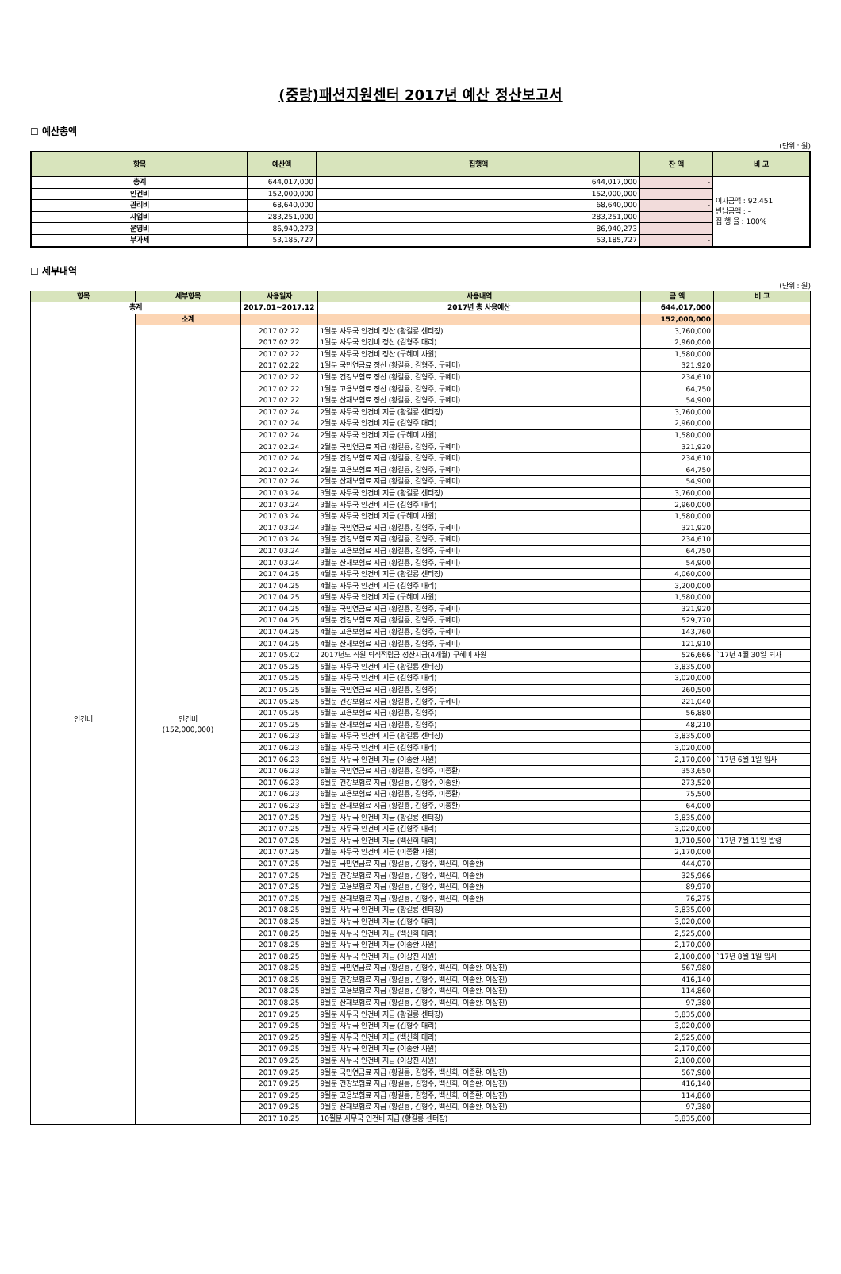(중랑)패션지원센터 2017년 예산 정산보고서
☐ 예산총액
(단위 : 원)
| 항목 | 예산액 | 집행액 | 잔 액 | 비 고 |
| --- | --- | --- | --- | --- |
| 총계 | 644,017,000 | 644,017,000 | - | 이자금액 : 92,451 반납금액 : - 집 행 율 : 100% |
| 인건비 | 152,000,000 | 152,000,000 | - | |
| 관리비 | 68,640,000 | 68,640,000 | - | |
| 사업비 | 283,251,000 | 283,251,000 | - | |
| 운영비 | 86,940,273 | 86,940,273 | - | |
| 부가세 | 53,185,727 | 53,185,727 | - | |
☐ 세부내역
(단위 : 원)
| 항목 | 세부항목 | 사용일자 | 사용내역 | 금 액 | 비 고 |
| --- | --- | --- | --- | --- | --- |
| 총계 | | 2017.01~2017.12 | 2017년 총 사용예산 | 644,017,000 | |
| 인건비 | 소계 | | | 152,000,000 | |
| | 인건비 (152,000,000) | 2017.02.22 | 1월분 사무국 인건비 정산 (황길룡 센터장) | 3,760,000 | |
| | | 2017.02.22 | 1월분 사무국 인건비 정산 (김형주 대리) | 2,960,000 | |
| | | 2017.02.22 | 1월분 사무국 인건비 정산 (구혜미 사원) | 1,580,000 | |
| | | 2017.02.22 | 1월분 국민연금료 정산 (황길룡, 김형주, 구혜미) | 321,920 | |
| | | 2017.02.22 | 1월분 건강보험료 정산 (황길룡, 김형주, 구혜미) | 234,610 | |
| | | 2017.02.22 | 1월분 고용보험료 정산 (황길룡, 김형주, 구혜미) | 64,750 | |
| | | 2017.02.22 | 1월분 산재보험료 정산 (황길룡, 김형주, 구혜미) | 54,900 | |
| | | 2017.02.24 | 2월분 사무국 인건비 지급 (황길룡 센터장) | 3,760,000 | |
| | | 2017.02.24 | 2월분 사무국 인건비 지급 (김형주 대리) | 2,960,000 | |
| | | 2017.02.24 | 2월분 사무국 인건비 지급 (구혜미 사원) | 1,580,000 | |
| | | 2017.02.24 | 2월분 국민연금료 지급 (황길룡, 김형주, 구혜미) | 321,920 | |
| | | 2017.02.24 | 2월분 건강보험료 지급 (황길룡, 김형주, 구혜미) | 234,610 | |
| | | 2017.02.24 | 2월분 고용보험료 지급 (황길룡, 김형주, 구혜미) | 64,750 | |
| | | 2017.02.24 | 2월분 산재보험료 지급 (황길룡, 김형주, 구혜미) | 54,900 | |
| | | 2017.03.24 | 3월분 사무국 인건비 지급 (황길룡 센터장) | 3,760,000 | |
| | | 2017.03.24 | 3월분 사무국 인건비 지급 (김형주 대리) | 2,960,000 | |
| | | 2017.03.24 | 3월분 사무국 인건비 지급 (구혜미 사원) | 1,580,000 | |
| | | 2017.03.24 | 3월분 국민연금료 지급 (황길룡, 김형주, 구혜미) | 321,920 | |
| | | 2017.03.24 | 3월분 건강보험료 지급 (황길룡, 김형주, 구혜미) | 234,610 | |
| | | 2017.03.24 | 3월분 고용보험료 지급 (황길룡, 김형주, 구혜미) | 64,750 | |
| | | 2017.03.24 | 3월분 산재보험료 지급 (황길룡, 김형주, 구혜미) | 54,900 | |
| | | 2017.04.25 | 4월분 사무국 인건비 지급 (황길룡 센터장) | 4,060,000 | |
| | | 2017.04.25 | 4월분 사무국 인건비 지급 (김형주 대리) | 3,200,000 | |
| | | 2017.04.25 | 4월분 사무국 인건비 지급 (구혜미 사원) | 1,580,000 | |
| | | 2017.04.25 | 4월분 국민연금료 지급 (황길룡, 김형주, 구혜미) | 321,920 | |
| | | 2017.04.25 | 4월분 건강보험료 지급 (황길룡, 김형주, 구혜미) | 529,770 | |
| | | 2017.04.25 | 4월분 고용보험료 지급 (황길룡, 김형주, 구혜미) | 143,760 | |
| | | 2017.04.25 | 4월분 산재보험료 지급 (황길룡, 김형주, 구혜미) | 121,910 | |
| | | 2017.05.02 | 2017년도 직원 퇴직적립금 정산지급(4개월) 구혜미 사원 | 526,666 | `17년 4월 30일 퇴사 |
| | | 2017.05.25 | 5월분 사무국 인건비 지급 (황길룡 센터장) | 3,835,000 | |
| | | 2017.05.25 | 5월분 사무국 인건비 지급 (김형주 대리) | 3,020,000 | |
| | | 2017.05.25 | 5월분 국민연금료 지급 (황길룡, 김형주) | 260,500 | |
| | | 2017.05.25 | 5월분 건강보험료 지급 (황길룡, 김형주, 구혜미) | 221,040 | |
| | | 2017.05.25 | 5월분 고용보험료 지급 (황길룡, 김형주) | 56,880 | |
| | | 2017.05.25 | 5월분 산재보험료 지급 (황길룡, 김형주) | 48,210 | |
| | | 2017.06.23 | 6월분 사무국 인건비 지급 (황길룡 센터장) | 3,835,000 | |
| | | 2017.06.23 | 6월분 사무국 인건비 지급 (김형주 대리) | 3,020,000 | |
| | | 2017.06.23 | 6월분 사무국 인건비 지급 (이종환 사원) | 2,170,000 | `17년 6월 1일 입사 |
| | | 2017.06.23 | 6월분 국민연금료 지급 (황길룡, 김형주, 이종환) | 353,650 | |
| | | 2017.06.23 | 6월분 건강보험료 지급 (황길룡, 김형주, 이종환) | 273,520 | |
| | | 2017.06.23 | 6월분 고용보험료 지급 (황길룡, 김형주, 이종환) | 75,500 | |
| | | 2017.06.23 | 6월분 산재보험료 지급 (황길룡, 김형주, 이종환) | 64,000 | |
| | | 2017.07.25 | 7월분 사무국 인건비 지급 (황길룡 센터장) | 3,835,000 | |
| | | 2017.07.25 | 7월분 사무국 인건비 지급 (김형주 대리) | 3,020,000 | |
| | | 2017.07.25 | 7월분 사무국 인건비 지급 (백신희 대리) | 1,710,500 | `17년 7월 11일 발령 |
| | | 2017.07.25 | 7월분 사무국 인건비 지급 (이종환 사원) | 2,170,000 | |
| | | 2017.07.25 | 7월분 국민연금료 지급 (황길룡, 김형주, 백신희, 이종환) | 444,070 | |
| | | 2017.07.25 | 7월분 건강보험료 지급 (황길룡, 김형주, 백신희, 이종환) | 325,966 | |
| | | 2017.07.25 | 7월분 고용보험료 지급 (황길룡, 김형주, 백신희, 이종환) | 89,970 | |
| | | 2017.07.25 | 7월분 산재보험료 지급 (황길룡, 김형주, 백신희, 이종환) | 76,275 | |
| | | 2017.08.25 | 8월분 사무국 인건비 지급 (황길룡 센터장) | 3,835,000 | |
| | | 2017.08.25 | 8월분 사무국 인건비 지급 (김형주 대리) | 3,020,000 | |
| | | 2017.08.25 | 8월분 사무국 인건비 지급 (백신희 대리) | 2,525,000 | |
| | | 2017.08.25 | 8월분 사무국 인건비 지급 (이종환 사원) | 2,170,000 | |
| | | 2017.08.25 | 8월분 사무국 인건비 지급 (이상진 사원) | 2,100,000 | `17년 8월 1일 입사 |
| | | 2017.08.25 | 8월분 국민연금료 지급 (황길룡, 김형주, 백신희, 이종환, 이상진) | 567,980 | |
| | | 2017.08.25 | 8월분 건강보험료 지급 (황길룡, 김형주, 백신희, 이종환, 이상진) | 416,140 | |
| | | 2017.08.25 | 8월분 고용보험료 지급 (황길룡, 김형주, 백신희, 이종환, 이상진) | 114,860 | |
| | | 2017.08.25 | 8월분 산재보험료 지급 (황길룡, 김형주, 백신희, 이종환, 이상진) | 97,380 | |
| | | 2017.09.25 | 9월분 사무국 인건비 지급 (황길룡 센터장) | 3,835,000 | |
| | | 2017.09.25 | 9월분 사무국 인건비 지급 (김형주 대리) | 3,020,000 | |
| | | 2017.09.25 | 9월분 사무국 인건비 지급 (백신희 대리) | 2,525,000 | |
| | | 2017.09.25 | 9월분 사무국 인건비 지급 (이종환 사원) | 2,170,000 | |
| | | 2017.09.25 | 9월분 사무국 인건비 지급 (이상진 사원) | 2,100,000 | |
| | | 2017.09.25 | 9월분 국민연금료 지급 (황길룡, 김형주, 백신희, 이종환, 이상진) | 567,980 | |
| | | 2017.09.25 | 9월분 건강보험료 지급 (황길룡, 김형주, 백신희, 이종환, 이상진) | 416,140 | |
| | | 2017.09.25 | 9월분 고용보험료 지급 (황길룡, 김형주, 백신희, 이종환, 이상진) | 114,860 | |
| | | 2017.09.25 | 9월분 산재보험료 지급 (황길룡, 김형주, 백신희, 이종환, 이상진) | 97,380 | |
| | | 2017.10.25 | 10월분 사무국 인건비 지급 (황길룡 센터장) | 3,835,000 | |